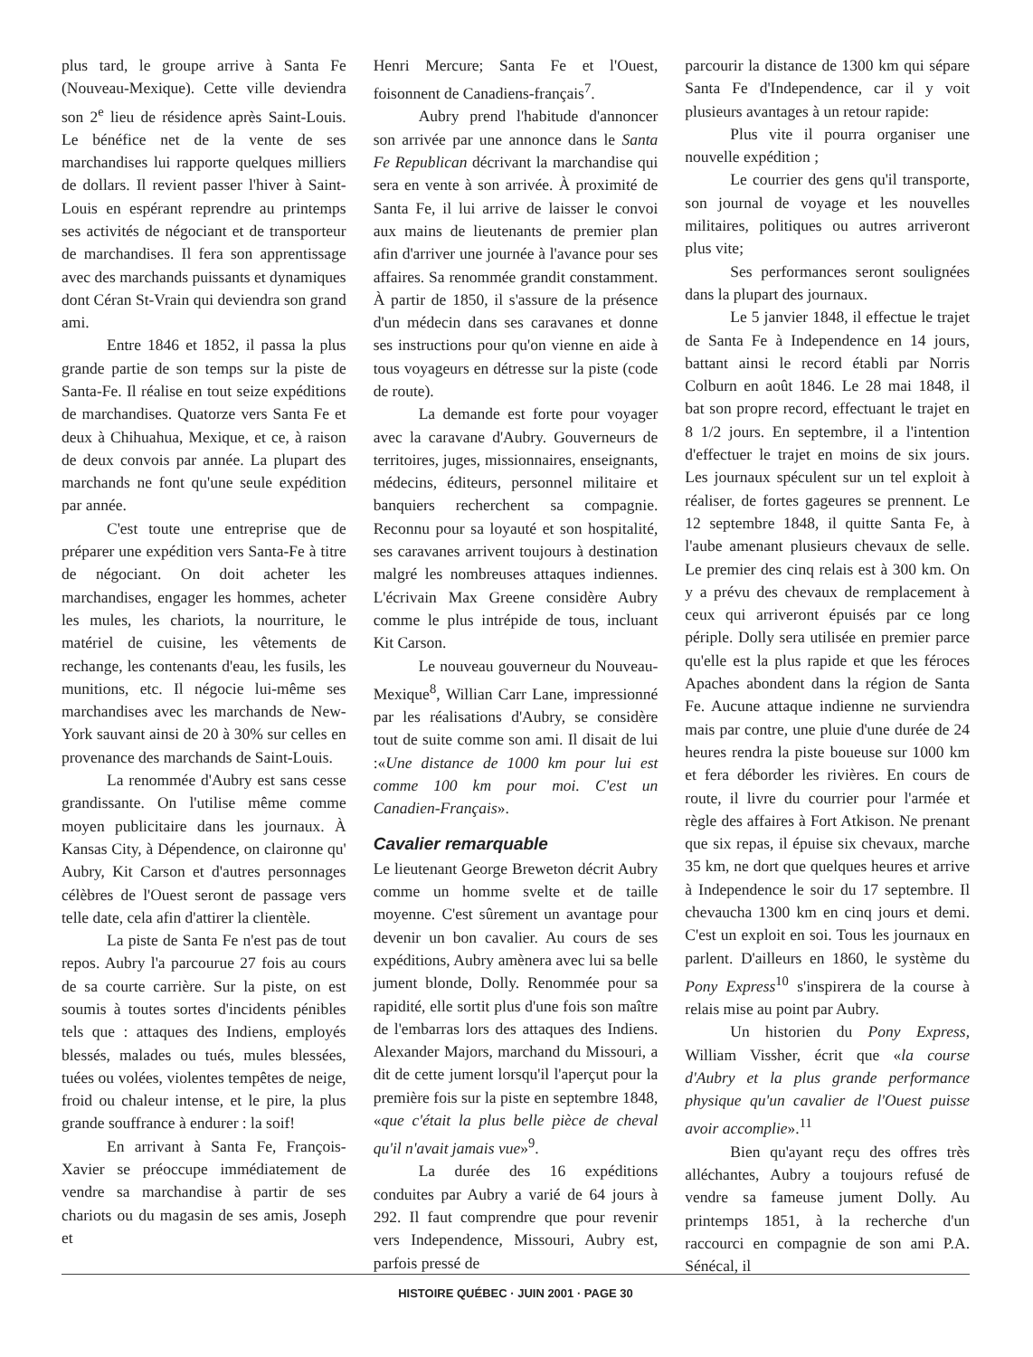plus tard, le groupe arrive à Santa Fe (Nouveau-Mexique). Cette ville deviendra son 2<sup>e</sup> lieu de résidence après Saint-Louis. Le bénéfice net de la vente de ses marchandises lui rapporte quelques milliers de dollars. Il revient passer l'hiver à Saint-Louis en espérant reprendre au printemps ses activités de négociant et de transporteur de marchandises. Il fera son apprentissage avec des marchands puissants et dynamiques dont Céran St-Vrain qui deviendra son grand ami.
Entre 1846 et 1852, il passa la plus grande partie de son temps sur la piste de Santa-Fe. Il réalise en tout seize expéditions de marchandises. Quatorze vers Santa Fe et deux à Chihuahua, Mexique, et ce, à raison de deux convois par année. La plupart des marchands ne font qu'une seule expédition par année.
C'est toute une entreprise que de préparer une expédition vers Santa-Fe à titre de négociant. On doit acheter les marchandises, engager les hommes, acheter les mules, les chariots, la nourriture, le matériel de cuisine, les vêtements de rechange, les contenants d'eau, les fusils, les munitions, etc. Il négocie lui-même ses marchandises avec les marchands de New-York sauvant ainsi de 20 à 30% sur celles en provenance des marchands de Saint-Louis.
La renommée d'Aubry est sans cesse grandissante. On l'utilise même comme moyen publicitaire dans les journaux. À Kansas City, à Dépendence, on claironne qu' Aubry, Kit Carson et d'autres personnages célèbres de l'Ouest seront de passage vers telle date, cela afin d'attirer la clientèle.
La piste de Santa Fe n'est pas de tout repos. Aubry l'a parcourue 27 fois au cours de sa courte carrière. Sur la piste, on est soumis à toutes sortes d'incidents pénibles tels que : attaques des Indiens, employés blessés, malades ou tués, mules blessées, tuées ou volées, violentes tempêtes de neige, froid ou chaleur intense, et le pire, la plus grande souffrance à endurer : la soif!
En arrivant à Santa Fe, François-Xavier se préoccupe immédiatement de vendre sa marchandise à partir de ses chariots ou du magasin de ses amis, Joseph et
Henri Mercure; Santa Fe et l'Ouest, foisonnent de Canadiens-français<sup>7</sup>.
Aubry prend l'habitude d'annoncer son arrivée par une annonce dans le Santa Fe Republican décrivant la marchandise qui sera en vente à son arrivée. À proximité de Santa Fe, il lui arrive de laisser le convoi aux mains de lieutenants de premier plan afin d'arriver une journée à l'avance pour ses affaires. Sa renommée grandit constamment. À partir de 1850, il s'assure de la présence d'un médecin dans ses caravanes et donne ses instructions pour qu'on vienne en aide à tous voyageurs en détresse sur la piste (code de route).
La demande est forte pour voyager avec la caravane d'Aubry. Gouverneurs de territoires, juges, missionnaires, enseignants, médecins, éditeurs, personnel militaire et banquiers recherchent sa compagnie. Reconnu pour sa loyauté et son hospitalité, ses caravanes arrivent toujours à destination malgré les nombreuses attaques indiennes. L'écrivain Max Greene considère Aubry comme le plus intrépide de tous, incluant Kit Carson.
Le nouveau gouverneur du Nouveau-Mexique<sup>8</sup>, Willian Carr Lane, impressionné par les réalisations d'Aubry, se considère tout de suite comme son ami. Il disait de lui :«Une distance de 1000 km pour lui est comme 100 km pour moi. C'est un Canadien-Français».
Cavalier remarquable
Le lieutenant George Breweton décrit Aubry comme un homme svelte et de taille moyenne. C'est sûrement un avantage pour devenir un bon cavalier. Au cours de ses expéditions, Aubry amènera avec lui sa belle jument blonde, Dolly. Renommée pour sa rapidité, elle sortit plus d'une fois son maître de l'embarras lors des attaques des Indiens. Alexander Majors, marchand du Missouri, a dit de cette jument lorsqu'il l'aperçut pour la première fois sur la piste en septembre 1848, «que c'était la plus belle pièce de cheval qu'il n'avait jamais vue»<sup>9</sup>.
La durée des 16 expéditions conduites par Aubry a varié de 64 jours à 292. Il faut comprendre que pour revenir vers Independence, Missouri, Aubry est, parfois pressé de
parcourir la distance de 1300 km qui sépare Santa Fe d'Independence, car il y voit plusieurs avantages à un retour rapide:
Plus vite il pourra organiser une nouvelle expédition ;
Le courrier des gens qu'il transporte, son journal de voyage et les nouvelles militaires, politiques ou autres arriveront plus vite;
Ses performances seront soulignées dans la plupart des journaux.
Le 5 janvier 1848, il effectue le trajet de Santa Fe à Independence en 14 jours, battant ainsi le record établi par Norris Colburn en août 1846. Le 28 mai 1848, il bat son propre record, effectuant le trajet en 8 1/2 jours. En septembre, il a l'intention d'effectuer le trajet en moins de six jours. Les journaux spéculent sur un tel exploit à réaliser, de fortes gageures se prennent. Le 12 septembre 1848, il quitte Santa Fe, à l'aube amenant plusieurs chevaux de selle. Le premier des cinq relais est à 300 km. On y a prévu des chevaux de remplacement à ceux qui arriveront épuisés par ce long périple. Dolly sera utilisée en premier parce qu'elle est la plus rapide et que les féroces Apaches abondent dans la région de Santa Fe. Aucune attaque indienne ne surviendra mais par contre, une pluie d'une durée de 24 heures rendra la piste boueuse sur 1000 km et fera déborder les rivières. En cours de route, il livre du courrier pour l'armée et règle des affaires à Fort Atkison. Ne prenant que six repas, il épuise six chevaux, marche 35 km, ne dort que quelques heures et arrive à Independence le soir du 17 septembre. Il chevaucha 1300 km en cinq jours et demi. C'est un exploit en soi. Tous les journaux en parlent. D'ailleurs en 1860, le système du Pony Express<sup>10</sup> s'inspirera de la course à relais mise au point par Aubry.
Un historien du Pony Express, William Vissher, écrit que «la course d'Aubry et la plus grande performance physique qu'un cavalier de l'Ouest puisse avoir accomplie».<sup>11</sup>
Bien qu'ayant reçu des offres très alléchantes, Aubry a toujours refusé de vendre sa fameuse jument Dolly. Au printemps 1851, à la recherche d'un raccourci en compagnie de son ami P.A. Sénécal, il
HISTOIRE QUÉBEC · JUIN 2001 · PAGE 30